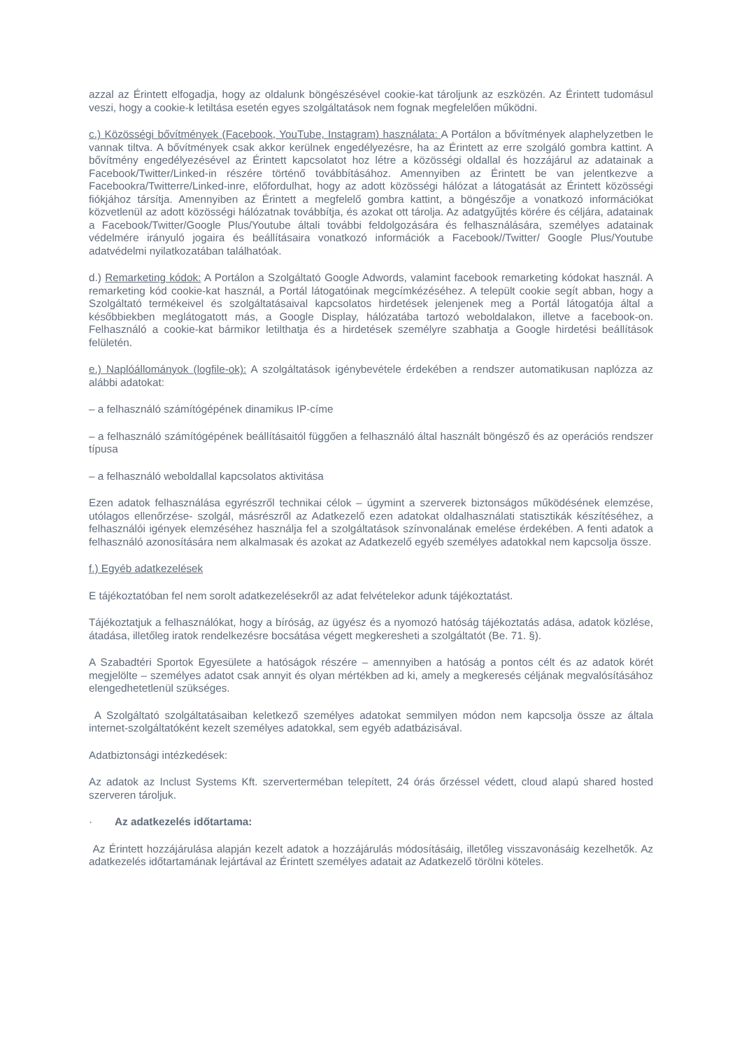azzal az Érintett elfogadja, hogy az oldalunk böngészésével cookie-kat tároljunk az eszközén. Az Érintett tudomásul veszi, hogy a cookie-k letiltása esetén egyes szolgáltatások nem fognak megfelelően működni.
c.) Közösségi bővítmények (Facebook, YouTube, Instagram) használata: A Portálon a bővítmények alaphelyzetben le vannak tiltva. A bővítmények csak akkor kerülnek engedélyezésre, ha az Érintett az erre szolgáló gombra kattint. A bővítmény engedélyezésével az Érintett kapcsolatot hoz létre a közösségi oldallal és hozzájárul az adatainak a Facebook/Twitter/Linked-in részére történő továbbításához. Amennyiben az Érintett be van jelentkezve a Facebookra/Twitterre/Linked-inre, előfordulhat, hogy az adott közösségi hálózat a látogatását az Érintett közösségi fiókjához társítja. Amennyiben az Érintett a megfelelő gombra kattint, a böngészője a vonatkozó információkat közvetlenül az adott közösségi hálózatnak továbbítja, és azokat ott tárolja. Az adatgyűjtés körére és céljára, adatainak a Facebook/Twitter/Google Plus/Youtube általi további feldolgozására és felhasználására, személyes adatainak védelmére irányuló jogaira és beállításaira vonatkozó információk a Facebook//Twitter/ Google Plus/Youtube adatvédelmi nyilatkozatában találhatóak.
d.) Remarketing kódok: A Portálon a Szolgáltató Google Adwords, valamint facebook remarketing kódokat használ. A remarketing kód cookie-kat használ, a Portál látogatóinak megcímkézéséhez. A települt cookie segít abban, hogy a Szolgáltató termékeivel és szolgáltatásaival kapcsolatos hirdetések jelenjenek meg a Portál látogatója által a későbbiekben meglátogatott más, a Google Display, hálózatába tartozó weboldalakon, illetve a facebook-on. Felhasználó a cookie-kat bármikor letilthatja és a hirdetések személyre szabhatja a Google hirdetési beállítások felületén.
e.) Naplóállományok (logfile-ok): A szolgáltatások igénybevétele érdekében a rendszer automatikusan naplózza az alábbi adatokat:
– a felhasználó számítógépének dinamikus IP-címe
– a felhasználó számítógépének beállításaitól függően a felhasználó által használt böngésző és az operációs rendszer típusa
– a felhasználó weboldallal kapcsolatos aktivitása
Ezen adatok felhasználása egyrészről technikai célok – úgymint a szerverek biztonságos működésének elemzése, utólagos ellenőrzése- szolgál, másrészről az Adatkezelő ezen adatokat oldalhasználati statisztikák készítéséhez, a felhasználói igények elemzéséhez használja fel a szolgáltatások színvonalának emelése érdekében. A fenti adatok a felhasználó azonosítására nem alkalmasak és azokat az Adatkezelő egyéb személyes adatokkal nem kapcsolja össze.
f.) Egyéb adatkezelések
E tájékoztatóban fel nem sorolt adatkezelésekről az adat felvételekor adunk tájékoztatást.
Tájékoztatjuk a felhasználókat, hogy a bíróság, az ügyész és a nyomozó hatóság tájékoztatás adása, adatok közlése, átadása, illetőleg iratok rendelkezésre bocsátása végett megkeresheti a szolgáltatót (Be. 71. §).
A Szabadtéri Sportok Egyesülete a hatóságok részére – amennyiben a hatóság a pontos célt és az adatok körét megjelölte – személyes adatot csak annyit és olyan mértékben ad ki, amely a megkeresés céljának megvalósításához elengedhetetlenül szükséges.
A Szolgáltató szolgáltatásaiban keletkező személyes adatokat semmilyen módon nem kapcsolja össze az általa internet-szolgáltatóként kezelt személyes adatokkal, sem egyéb adatbázisával.
Adatbiztonsági intézkedések:
Az adatok az Inclust Systems Kft. szerverterméban telepített, 24 órás őrzéssel védett, cloud alapú shared hosted szerveren tároljuk.
· Az adatkezelés időtartama:
Az Érintett hozzájárulása alapján kezelt adatok a hozzájárulás módosításáig, illetőleg visszavonásáig kezelhetők. Az adatkezelés időtartamának lejártával az Érintett személyes adatait az Adatkezelő törölni köteles.